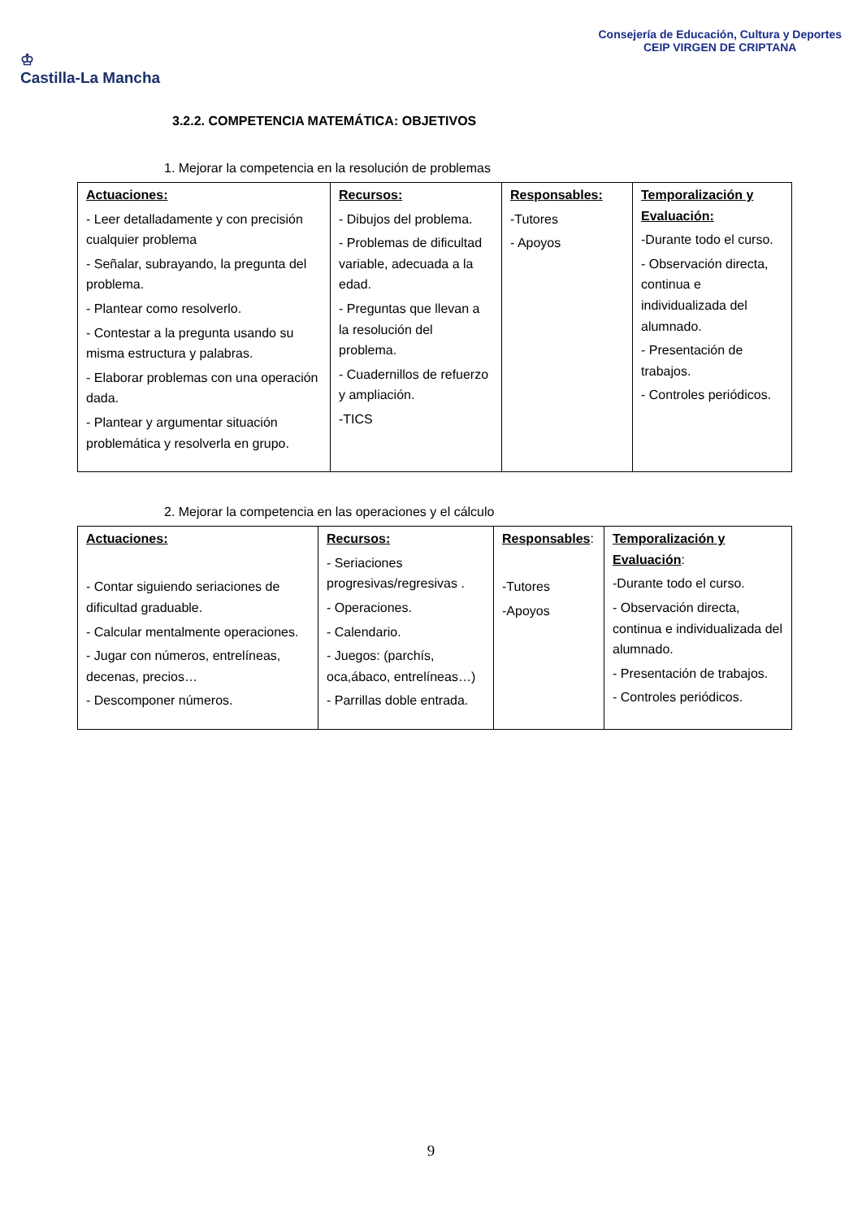♔
Castilla-La Mancha
Consejería de Educación, Cultura y Deportes
CEIP VIRGEN DE CRIPTANA
3.2.2. COMPETENCIA MATEMÁTICA: OBJETIVOS
1. Mejorar la competencia en la resolución de problemas
| Actuaciones: - Leer detalladamente y con precisión cualquier problema - Señalar, subrayando, la pregunta del problema. - Plantear como resolverlo. - Contestar a la pregunta usando su misma estructura y palabras. - Elaborar problemas con una operación dada. - Plantear y argumentar situación problemática y resolverla en grupo. | Recursos: - Dibujos del problema. - Problemas de dificultad variable, adecuada a la edad. - Preguntas que llevan a la resolución del problema. - Cuadernillos de refuerzo y ampliación. -TICS | Responsables: -Tutores - Apoyos | Temporalización y Evaluación: -Durante todo el curso. - Observación directa, continua e individualizada del alumnado. - Presentación de trabajos. - Controles periódicos. |
2. Mejorar la competencia en las operaciones y el cálculo
| Actuaciones: - Contar siguiendo seriaciones de dificultad graduable. - Calcular mentalmente operaciones. - Jugar con números, entrelíneas, decenas, precios… - Descomponer números. | Recursos: - Seriaciones progresivas/regresivas . - Operaciones. - Calendario. - Juegos: (parchís, oca,ábaco, entrelíneas…) - Parrillas doble entrada. | Responsables : -Tutores -Apoyos | Temporalización y Evaluación : -Durante todo el curso. - Observación directa, continua e individualizada del alumnado. - Presentación de trabajos. - Controles periódicos. |
9